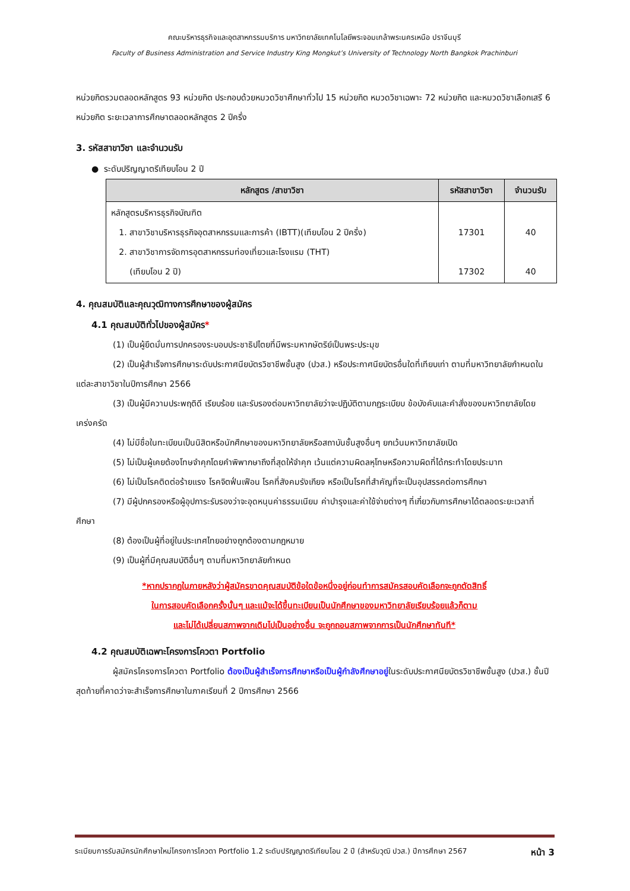คณะบริหารธุรกิจและอุตสาหกรรมบริการ มหาวิทยาลัยเทคโนโลยีพระจอมเกล้าพระนครเหนือ ปราจีนบุรี
Faculty of Business Administration and Service Industry King Mongkut’s University of Technology North Bangkok Prachinburi
หน่วยกิตรวมตลอดหลักสูตร 93 หน่วยกิต ประกอบด้วยหมวดวิชาศึกษาทั่วไป 15 หน่วยกิต หมวดวิชาเฉพาะ 72 หน่วยกิต และหมวดวิชาเลือกเสรี 6 หน่วยกิต ระยะเวลาการศึกษาตลอดหลักสูตร 2 ปีครึ่ง
3. รหัสสาขาวิชา และจำนวนรับ
● ระดับปริญญาตรีเทียบโอน 2 ปี
| หลักสูตร /สาขาวิชา | รหัสสาขาวิชา | จำนวนรับ |
| --- | --- | --- |
| หลักสูตรบริหารธุรกิจบัณฑิต 1. สาขาวิชาบริหารธุรกิจอุตสาหกรรมและการค้า (IBTT)(เทียบโอน 2 ปีครึ่ง) 2. สาขาวิชาการจัดการอุตสาหกรรมท่องเที่ยวและโรงแรม (THT) (เทียบโอน 2 ปี) | 17301 17302 | 40 40 |
4. คุณสมบัติและคุณวุฒิทางการศึกษาของผู้สมัคร
4.1 คุณสมบัติทั่วไปของผู้สมัคร*
(1) เป็นผู้ยึดมั่นการปกครองระบอบประชาธิปไตยที่มีพระมหากษัตริย์เป็นพระประมุข
(2) เป็นผู้สำเร็จการศึกษาระดับประกาศนียบัตรวิชาชีพชั้นสูง (ปวส.) หรือประกาศนียบัตรอื่นใดที่เทียบเท่า ตามที่มหาวิทยาลัยกำหนดในแต่ละสาขาวิชาในปีการศึกษา 2566
(3) เป็นผู้มีความประพฤติดี เรียบร้อย และรับรองต่อมหาวิทยาลัยว่าจะปฏิบัติตามกฎระเบียบ ข้อบังคับและคำสั่งของมหาวิทยาลัยโดยเคร่งครัด
(4) ไม่มีชื่อในทะเบียนเป็นนิสิตหรือนักศึกษาของมหาวิทยาลัยหรือสถาบันชั้นสูงอื่นๆ ยกเว้นมหาวิทยาลัยเปิด
(5) ไม่เป็นผู้เคยต้องโทษจำคุกโดยคำพิพากษาถึงที่สุดให้จำคุก เว้นแต่ความผิดลหุโทษหรือความผิดที่ได้กระทำโดยประมาท
(6) ไม่เป็นโรคติดต่อร้ายแรง โรคจิตฟั่นเฟือน โรคที่สังคมรังเกียจ หรือเป็นโรคที่สำคัญที่จะเป็นอุปสรรคต่อการศึกษา
(7) มีผู้ปกครองหรือผู้อุปการะรับรองว่าจะอุดหนุนค่าธรรมเนียม ค่าบำรุงและค่าใช้จ่ายต่างๆ ที่เกี่ยวกับการศึกษาได้ตลอดระยะเวลาที่ศึกษา
(8) ต้องเป็นผู้ที่อยู่ในประเทศไทยอย่างถูกต้องตามกฎหมาย
(9) เป็นผู้ที่มีคุณสมบัติอื่นๆ ตามที่มหาวิทยาลัยกำหนด
*หากปรากฏในภายหลังว่าผู้สมัครขาดคุณสมบัติข้อใดข้อหนึ่งอยู่ก่อนทำการสมัครสอบคัดเลือกจะถูกตัดสิทธิ์
ในการสอบคัดเลือกครั้งนั้นๆ และแม้จะได้ขึ้นทะเบียนเป็นนักศึกษาของมหาวิทยาลัยเรียบร้อยแล้วก็ตาม
และไม่ได้เปลี่ยนสภาพจากเดิมไปเป็นอย่างอื่น จะถูกถอนสภาพจากการเป็นนักศึกษาทันที*
4.2 คุณสมบัติเฉพาะโครงการโควตา Portfolio
ผู้สมัครโครงการโควตา Portfolio ต้องเป็นผู้สำเร็จการศึกษาหรือเป็นผู้กำลังศึกษาอยู่ในระดับประกาศนียบัตรวิชาชีพชั้นสูง (ปวส.) ชั้นปีสุดท้ายที่คาดว่าจะสำเร็จการศึกษาในภาคเรียนที่ 2 ปีการศึกษา 2566
ระเบียบการรับสมัครนักศึกษาใหม่โครงการโควตา Portfolio 1.2 ระดับปริญญาตรีเทียบโอน 2 ปี (สำหรับวุฒิ ปวส.) ปีการศึกษา 2567 หน้า 3